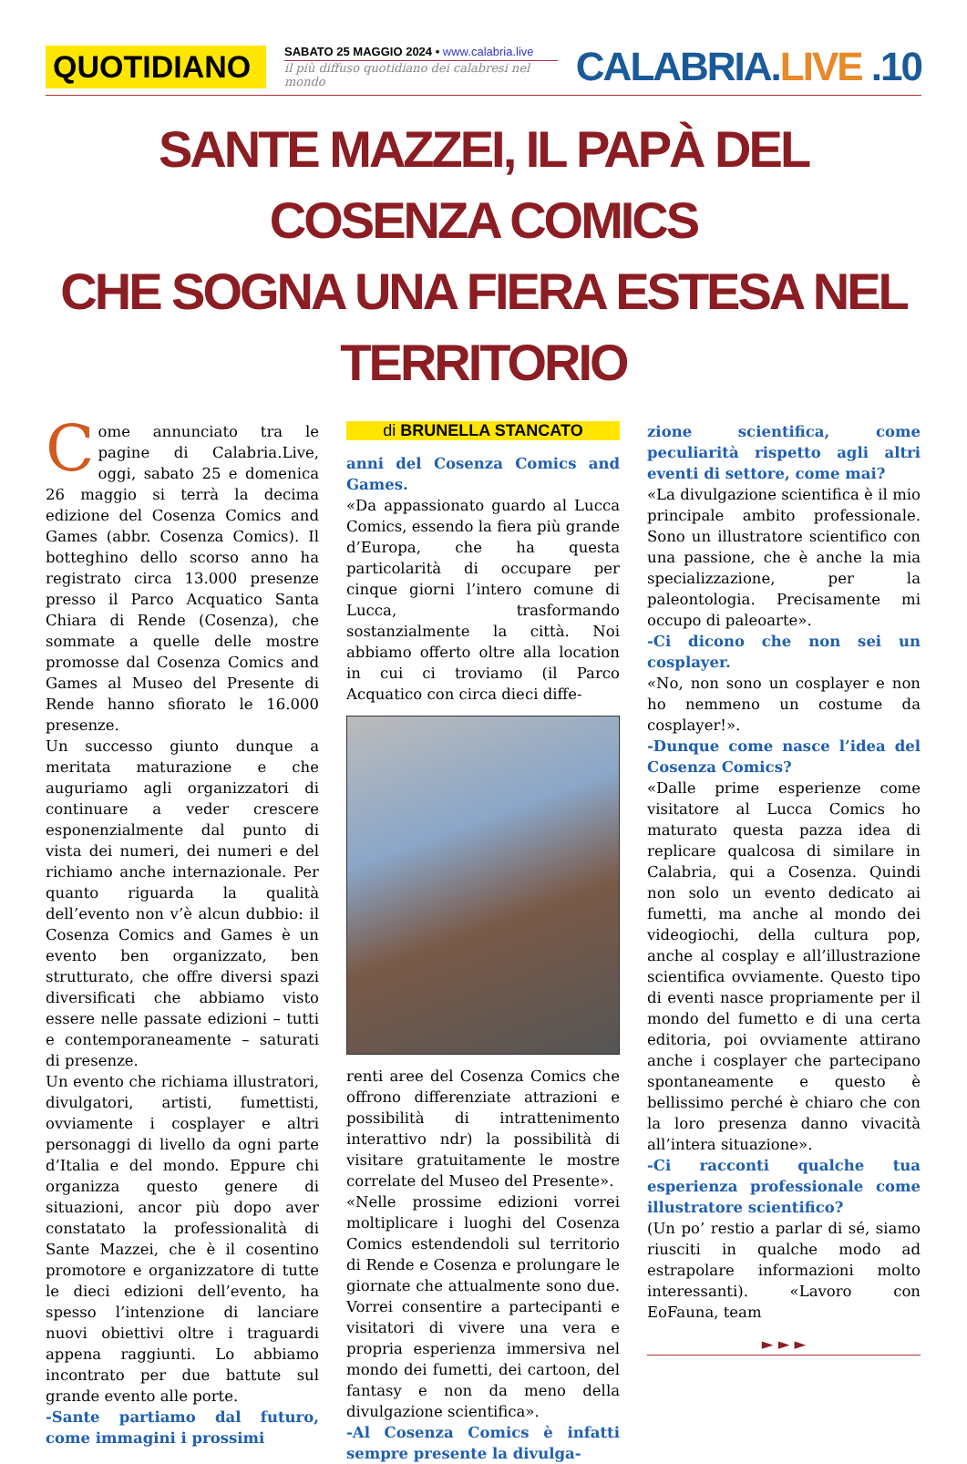QUOTIDIANO
SABATO 25 MAGGIO 2024 • www.calabria.live
il più diffuso quotidiano dei calabresi nel mondo
CALABRIA.LIVE .10
SANTE MAZZEI, IL PAPÀ DEL COSENZA COMICS
CHE SOGNA UNA FIERA ESTESA NEL TERRITORIO
Come annunciato tra le pagine di Calabria.Live, oggi, sabato 25 e domenica 26 maggio si terrà la decima edizione del Cosenza Comics and Games (abbr. Cosenza Comics). Il botteghino dello scorso anno ha registrato circa 13.000 presenze presso il Parco Acquatico Santa Chiara di Rende (Cosenza), che sommate a quelle delle mostre promosse dal Cosenza Comics and Games al Museo del Presente di Rende hanno sfiorato le 16.000 presenze.
Un successo giunto dunque a meritata maturazione e che auguriamo agli organizzatori di continuare a veder crescere esponenzialmente dal punto di vista dei numeri, dei numeri e del richiamo anche internazionale. Per quanto riguarda la qualità dell’evento non v’è alcun dubbio: il Cosenza Comics and Games è un evento ben organizzato, ben strutturato, che offre diversi spazi diversificati che abbiamo visto essere nelle passate edizioni – tutti e contemporaneamente – saturati di presenze.
Un evento che richiama illustratori, divulgatori, artisti, fumettisti, ovviamente i cosplayer e altri personaggi di livello da ogni parte d’Italia e del mondo. Eppure chi organizza questo genere di situazioni, ancor più dopo aver constatato la professionalità di Sante Mazzei, che è il cosentino promotore e organizzatore di tutte le dieci edizioni dell’evento, ha spesso l’intenzione di lanciare nuovi obiettivi oltre i traguardi appena raggiunti. Lo abbiamo incontrato per due battute sul grande evento alle porte.
-Sante partiamo dal futuro, come immagini i prossimi
di BRUNELLA STANCATO
anni del Cosenza Comics and Games.
«Da appassionato guardo al Lucca Comics, essendo la fiera più grande d’Europa, che ha questa particolarità di occupare per cinque giorni l’intero comune di Lucca, trasformando sostanzialmente la città. Noi abbiamo offerto oltre alla location in cui ci troviamo (il Parco Acquatico con circa dieci diffe-
renti aree del Cosenza Comics che offrono differenziate attrazioni e possibilità di intrattenimento interattivo ndr) la possibilità di visitare gratuitamente le mostre correlate del Museo del Presente».
«Nelle prossime edizioni vorrei moltiplicare i luoghi del Cosenza Comics estendendoli sul territorio di Rende e Cosenza e prolungare le giornate che attualmente sono due. Vorrei consentire a partecipanti e visitatori di vivere una vera e propria esperienza immersiva nel mondo dei fumetti, dei cartoon, del fantasy e non da meno della divulgazione scientifica».
-Al Cosenza Comics è infatti sempre presente la divulga-
zione scientifica, come peculiarità rispetto agli altri eventi di settore, come mai?
«La divulgazione scientifica è il mio principale ambito professionale. Sono un illustratore scientifico con una passione, che è anche la mia specializzazione, per la paleontologia. Precisamente mi occupo di paleoarte».
-Ci dicono che non sei un cosplayer.
«No, non sono un cosplayer e non ho nemmeno un costume da cosplayer!».
-Dunque come nasce l’idea del Cosenza Comics?
«Dalle prime esperienze come visitatore al Lucca Comics ho maturato questa pazza idea di replicare qualcosa di similare in Calabria, qui a Cosenza. Quindi non solo un evento dedicato ai fumetti, ma anche al mondo dei videogiochi, della cultura pop, anche al cosplay e all’illustrazione scientifica ovviamente. Questo tipo di eventi nasce propriamente per il mondo del fumetto e di una certa editoria, poi ovviamente attirano anche i cosplayer che partecipano spontaneamente e questo è bellissimo perché è chiaro che con la loro presenza danno vivacità all’intera situazione».
-Ci racconti qualche tua esperienza professionale come illustratore scientifico?
(Un po’ restio a parlar di sé, siamo riusciti in qualche modo ad estrapolare informazioni molto interessanti). «Lavoro con EoFauna, team
► ► ►